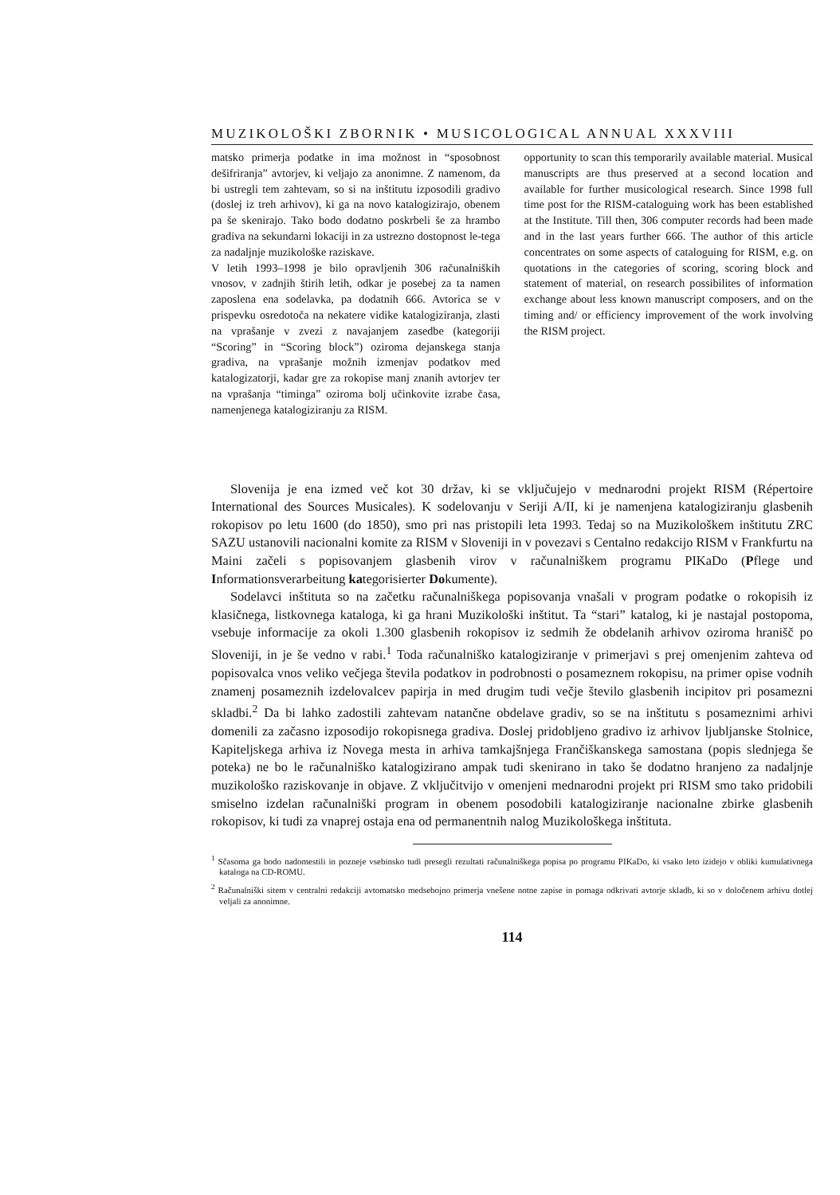MUZIKOLOŠKI ZBORNIK • MUSICOLOGICAL ANNUAL XXXVIII
matsko primerja podatke in ima možnost in “sposobnost dešifriranja” avtorjev, ki veljajo za anonimne. Z namenom, da bi ustregli tem zahtevam, so si na inštitutu izposodili gradivo (doslej iz treh arhivov), ki ga na novo katalogizirajo, obenem pa še skenirajo. Tako bodo dodatno poskrbeli še za hrambo gradiva na sekundarni lokaciji in za ustrezno dostopnost le-tega za nadaljnje muzikološke raziskave.
V letih 1993–1998 je bilo opravljenih 306 računalniških vnosov, v zadnjih štirih letih, odkar je posebej za ta namen zaposlena ena sodelavka, pa dodatnih 666. Avtorica se v prispevku osredotoča na nekatere vidike katalogiziranja, zlasti na vprašanje v zvezi z navajanjem zasedbe (kategoriji “Scoring” in “Scoring block”) oziroma dejanskega stanja gradiva, na vprašanje možnih izmenjav podatkov med katalogizatorji, kadar gre za rokopise manj znanih avtorjev ter na vprašanja “timinga” oziroma bolj učinkovite izrabe časa, namenjenega katalogiziranju za RISM.
opportunity to scan this temporarily available material. Musical manuscripts are thus preserved at a second location and available for further musicological research. Since 1998 full time post for the RISM-cataloguing work has been established at the Institute. Till then, 306 computer records had been made and in the last years further 666. The author of this article concentrates on some aspects of cataloguing for RISM, e.g. on quotations in the categories of scoring, scoring block and statement of material, on research possibilites of information exchange about less known manuscript composers, and on the timing and/ or efficiency improvement of the work involving the RISM project.
Slovenija je ena izmed več kot 30 držav, ki se vključujejo v mednarodni projekt RISM (Répertoire International des Sources Musicales). K sodelovanju v Seriji A/II, ki je namenjena katalogiziranju glasbenih rokopisov po letu 1600 (do 1850), smo pri nas pristopili leta 1993. Tedaj so na Muzikološkem inštitutu ZRC SAZU ustanovili nacionalni komite za RISM v Sloveniji in v povezavi s Centalno redakcijo RISM v Frankfurtu na Maini začeli s popisovanjem glasbenih virov v računalniškem programu PIKaDo (Pflege und Informationsverarbeitung kategorisierter Dokumente).
Sodelavci inštituta so na začetku računalniškega popisovanja vnašali v program podatke o rokopisih iz klasičnega, listkovnega kataloga, ki ga hrani Muzikološki inštitut. Ta “stari” katalog, ki je nastajal postopoma, vsebuje informacije za okoli 1.300 glasbenih rokopisov iz sedmih že obdelanih arhivov oziroma hranišč po Sloveniji, in je še vedno v rabi.<sup>1</sup> Toda računalniško katalogiziranje v primerjavi s prej omenjenim zahteva od popisovalca vnos veliko večjega števila podatkov in podrobnosti o posameznem rokopisu, na primer opise vodnih znamenj posameznih izdelovalcev papirja in med drugim tudi večje število glasbenih incipitov pri posamezni skladbi.<sup>2</sup> Da bi lahko zadostili zahtevam natančne obdelave gradiv, so se na inštitutu s posameznimi arhivi domenili za začasno izposodijo rokopisnega gradiva. Doslej pridobljeno gradivo iz arhivov ljubljanske Stolnice, Kapiteljskega arhiva iz Novega mesta in arhiva tamkajšnjega Frančiškanskega samostana (popis slednjega še poteka) ne bo le računalniško katalogizirano ampak tudi skenirano in tako še dodatno hranjeno za nadaljnje muzikološko raziskovanje in objave. Z vključitvijo v omenjeni mednarodni projekt pri RISM smo tako pridobili smiselno izdelan računalniški program in obenem posodobili katalogiziranje nacionalne zbirke glasbenih rokopisov, ki tudi za vnaprej ostaja ena od permanentnih nalog Muzikološkega inštituta.
<sup>1</sup> Sčasoma ga bodo nadomestili in pozneje vsebinsko tudi presegli rezultati računalniškega popisa po programu PIKaDo, ki vsako leto izidejo v obliki kumulativnega kataloga na CD-ROMU.
<sup>2</sup> Računalniški sitem v centralni redakciji avtomatsko medsebojno primerja vnešene notne zapise in pomaga odkrivati avtorje skladb, ki so v določenem arhivu dotlej veljali za anonimne.
114